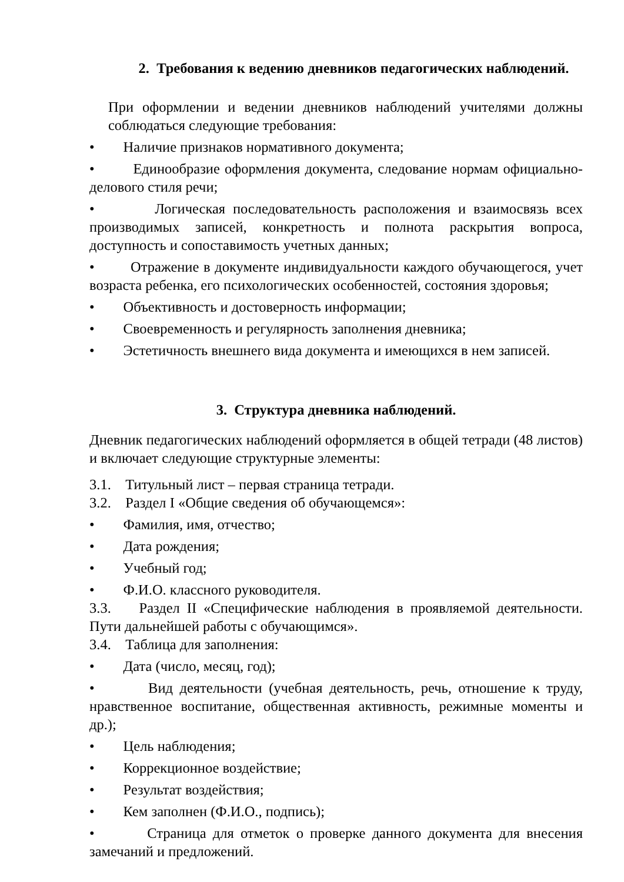2. Требования к ведению дневников педагогических наблюдений.
При оформлении и ведении дневников наблюдений учителями должны соблюдаться следующие требования:
• Наличие признаков нормативного документа;
• Единообразие оформления документа, следование нормам официально-делового стиля речи;
• Логическая последовательность расположения и взаимосвязь всех производимых записей, конкретность и полнота раскрытия вопроса, доступность и сопоставимость учетных данных;
• Отражение в документе индивидуальности каждого обучающегося, учет возраста ребенка, его психологических особенностей, состояния здоровья;
• Объективность и достоверность информации;
• Своевременность и регулярность заполнения дневника;
• Эстетичность внешнего вида документа и имеющихся в нем записей.
3. Структура дневника наблюдений.
Дневник педагогических наблюдений оформляется в общей тетради (48 листов) и включает следующие структурные элементы:
3.1. Титульный лист – первая страница тетради.
3.2. Раздел I «Общие сведения об обучающемся»:
• Фамилия, имя, отчество;
• Дата рождения;
• Учебный год;
• Ф.И.О. классного руководителя.
3.3. Раздел II «Специфические наблюдения в проявляемой деятельности. Пути дальнейшей работы с обучающимся».
3.4. Таблица для заполнения:
• Дата (число, месяц, год);
• Вид деятельности (учебная деятельность, речь, отношение к труду, нравственное воспитание, общественная активность, режимные моменты и др.);
• Цель наблюдения;
• Коррекционное воздействие;
• Результат воздействия;
• Кем заполнен (Ф.И.О., подпись);
• Страница для отметок о проверке данного документа для внесения замечаний и предложений.